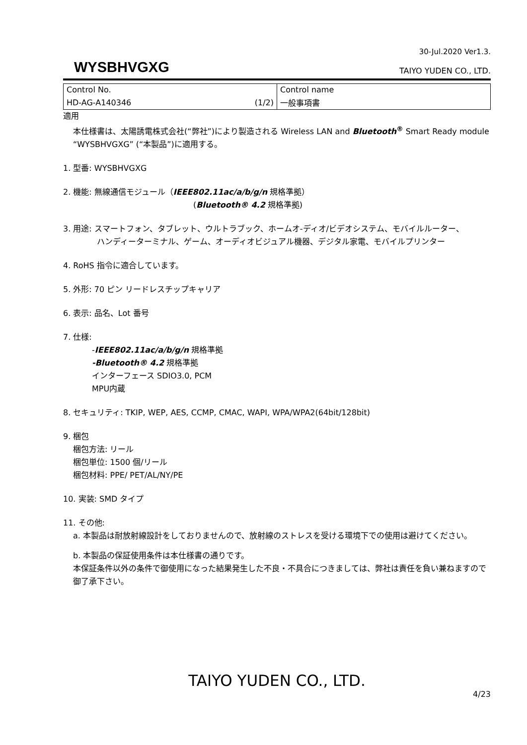30-Jul.2020 Ver1.3.
WYSBHVGXG
TAIYO YUDEN CO., LTD.
| Control No. | Control name |
| HD-AG-A140346 (1/2) | 一般事項書 |
適用
本仕様書は、太陽誘電株式会社(“弊社”)により製造される Wireless LAN and Bluetooth<sup>®</sup> Smart Ready module “WYSBHVGXG” (“本製品”)に適用する。
1. 型番: WYSBHVGXG
2. 機能: 無線通信モジュール（IEEE802.11ac/a/b/g/n 規格準拠）
(Bluetooth® 4.2 規格準拠)
3. 用途: スマートフォン、タブレット、ウルトラブック、ホームオ-ディオ/ビデオシステム、モバイルルーター、
ハンディーターミナル、ゲーム、オーディオビジュアル機器、デジタル家電、モバイルプリンター
4. RoHS 指令に適合しています。
5. 外形: 70 ピン リードレスチップキャリア
6. 表示: 品名、Lot 番号
7. 仕様:
-IEEE802.11ac/a/b/g/n 規格準拠
-Bluetooth® 4.2 規格準拠
インターフェース SDIO3.0, PCM
MPU内蔵
8. セキュリティ: TKIP, WEP, AES, CCMP, CMAC, WAPI, WPA/WPA2(64bit/128bit)
9. 梱包
梱包方法: リール
梱包単位: 1500 個/リール
梱包材料: PPE/ PET/AL/NY/PE
10. 実装: SMD タイプ
11. その他:
a. 本製品は耐放射線設計をしておりませんので、放射線のストレスを受ける環境下での使用は避けてください。
b. 本製品の保証使用条件は本仕様書の通りです。
本保証条件以外の条件で御使用になった結果発生した不良・不具合につきましては、弊社は責任を負い兼ねますので御了承下さい。
TAIYO YUDEN CO., LTD.
4/23